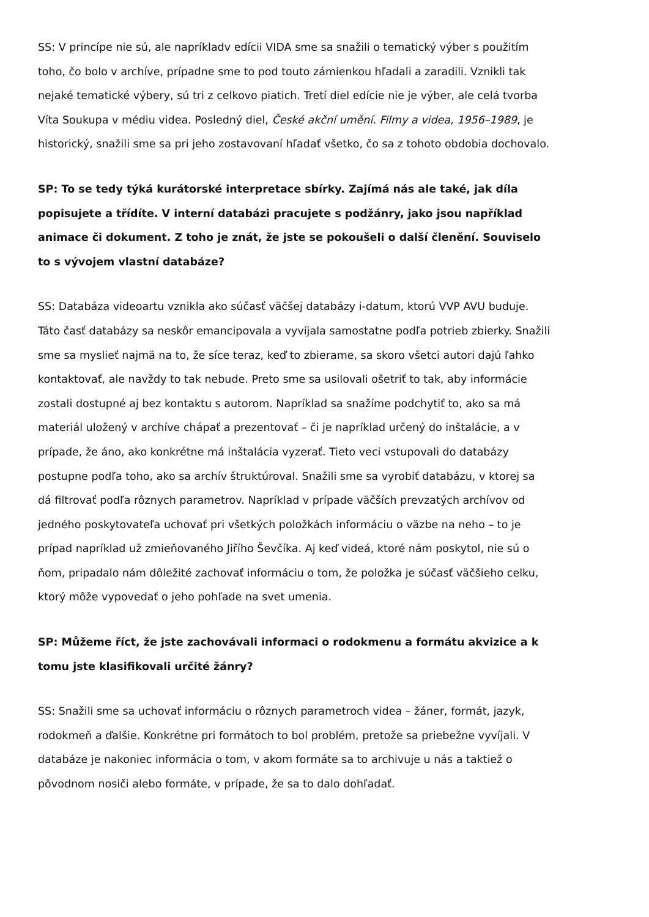SS: V princípe nie sú, ale napríkladv edícii VIDA sme sa snažili o tematický výber s použitím toho, čo bolo v archíve, prípadne sme to pod touto zámienkou hľadali a zaradili. Vznikli tak nejaké tematické výbery, sú tri z celkovo piatich. Tretí diel edície nie je výber, ale celá tvorba Víta Soukupa v médiu videa. Posledný diel, České akční umění. Filmy a videa, 1956–1989, je historický, snažili sme sa pri jeho zostavovaní hľadať všetko, čo sa z tohoto obdobia dochovalo.
SP: To se tedy týká kurátorské interpretace sbírky. Zajímá nás ale také, jak díla popisujete a třídíte. V interní databázi pracujete s podžánry, jako jsou například animace či dokument. Z toho je znát, že jste se pokoušeli o další členění. Souviselo to s vývojem vlastní databáze?
SS: Databáza videoartu vznikla ako súčasť väčšej databázy i-datum, ktorú VVP AVU buduje. Táto časť databázy sa neskôr emancipovala a vyvíjala samostatne podľa potrieb zbierky. Snažili sme sa myslieť najmä na to, že síce teraz, keď to zbierame, sa skoro všetci autori dajú ľahko kontaktovať, ale navždy to tak nebude. Preto sme sa usilovali ošetriť to tak, aby informácie zostali dostupné aj bez kontaktu s autorom. Napríklad sa snažíme podchytiť to, ako sa má materiál uložený v archíve chápať a prezentovať – či je napríklad určený do inštalácie, a v prípade, že áno, ako konkrétne má inštalácia vyzerať. Tieto veci vstupovali do databázy postupne podľa toho, ako sa archív štruktúroval. Snažili sme sa vyrobiť databázu, v ktorej sa dá filtrovať podľa rôznych parametrov. Napríklad v prípade väčších prevzatých archívov od jedného poskytovateľa uchovať pri všetkých položkách informáciu o väzbe na neho – to je prípad napríklad už zmieňovaného Jiřího Ševčíka. Aj keď videá, ktoré nám poskytol, nie sú o ňom, pripadalo nám dôležité zachovať informáciu o tom, že položka je súčasť väčšieho celku, ktorý môže vypovedať o jeho pohľade na svet umenia.
SP: Můžeme říct, že jste zachovávali informaci o rodokmenu a formátu akvizice a k tomu jste klasifikovali určité žánry?
SS: Snažili sme sa uchovať informáciu o rôznych parametroch videa – žáner, formát, jazyk, rodokmeň a ďalšie. Konkrétne pri formátoch to bol problém, pretože sa priebežne vyvíjali. V databáze je nakoniec informácia o tom, v akom formáte sa to archivuje u nás a taktiež o pôvodnom nosiči alebo formáte, v prípade, že sa to dalo dohľadať.